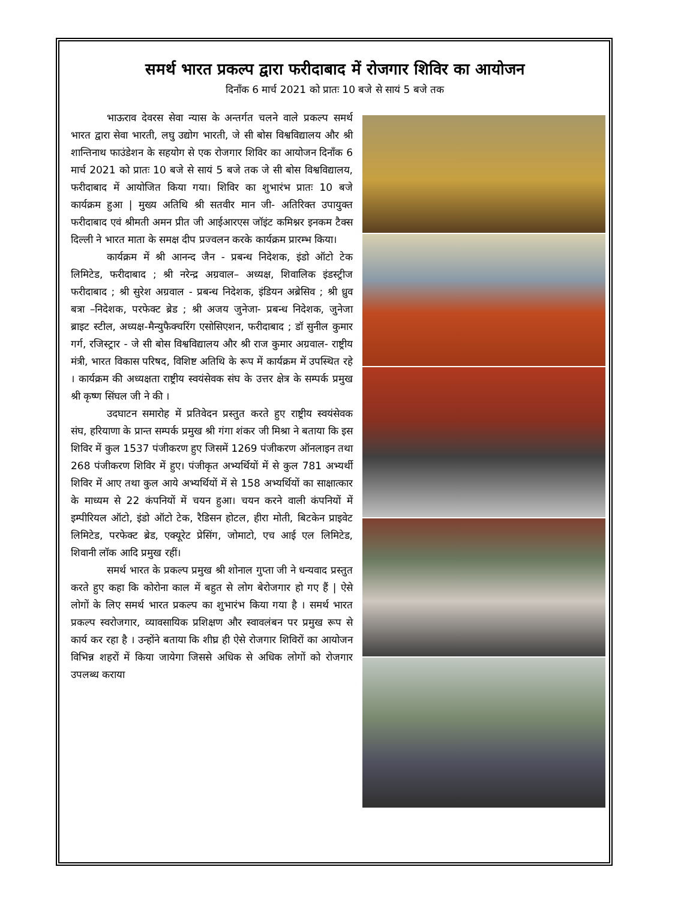समर्थ भारत प्रकल्प द्वारा फरीदाबाद में रोजगार शिविर का आयोजन
दिनाँक 6 मार्च 2021 को प्रातः 10 बजे से सायं 5 बजे तक
भाऊराव देवरस सेवा न्यास के अन्तर्गत चलने वाले प्रकल्प समर्थ भारत द्वारा सेवा भारती, लघु उद्योग भारती, जे सी बोस विश्वविद्यालय और श्री शान्तिनाथ फाउंडेशन के सहयोग से एक रोजगार शिविर का आयोजन दिनाँक 6 मार्च 2021 को प्रातः 10 बजे से सायं 5 बजे तक जे सी बोस विश्वविद्यालय, फरीदाबाद में आयोजित किया गया। शिविर का शुभारंभ प्रातः 10 बजे कार्यक्रम हुआ | मुख्य अतिथि श्री सतवीर मान जी- अतिरिक्त उपायुक्त फरीदाबाद एवं श्रीमती अमन प्रीत जी आईआरएस जॉइंट कमिश्नर इनकम टैक्स दिल्ली ने भारत माता के समक्ष दीप प्रज्वलन करके कार्यक्रम प्रारम्भ किया।
कार्यक्रम में श्री आनन्द जैन - प्रबन्ध निदेशक, इंडो ऑटो टेक लिमिटेड, फरीदाबाद ; श्री नरेन्द्र अग्रवाल– अध्यक्ष, शिवालिक इंडस्ट्रीज फरीदाबाद ; श्री सुरेश अग्रवाल - प्रबन्ध निदेशक, इंडियन अब्रेसिव ; श्री ध्रुव बत्रा –निदेशक, परफेक्ट ब्रेड ; श्री अजय जुनेजा- प्रबन्ध निदेशक, जुनेजा ब्राइट स्टील, अध्यक्ष-मैन्युफैक्चरिंग एसोसिएशन, फरीदाबाद ; डॉ सुनील कुमार गर्ग, रजिस्ट्रार - जे सी बोस विश्वविद्यालय और श्री राज कुमार अग्रवाल- राष्ट्रीय मंत्री, भारत विकास परिषद, विशिष्ट अतिथि के रूप में कार्यक्रम में उपस्थित रहे । कार्यक्रम की अध्यक्षता राष्ट्रीय स्वयंसेवक संघ के उत्तर क्षेत्र के सम्पर्क प्रमुख श्री कृष्ण सिंघल जी ने की ।
उदघाटन समारोह में प्रतिवेदन प्रस्तुत करते हुए राष्ट्रीय स्वयंसेवक संघ, हरियाणा के प्रान्त सम्पर्क प्रमुख श्री गंगा शंकर जी मिश्रा ने बताया कि इस शिविर में कुल 1537 पंजीकरण हुए जिसमें 1269 पंजीकरण ऑनलाइन तथा 268 पंजीकरण शिविर में हुए। पंजीकृत अभ्यर्थियों में से कुल 781 अभ्यर्थी शिविर में आए तथा कुल आये अभ्यर्थियों में से 158 अभ्यर्थियों का साक्षात्कार के माध्यम से 22 कंपनियों में चयन हुआ। चयन करने वाली कंपनियों में इम्पीरियल ऑटो, इंडो ऑटो टेक, रैडिसन होटल, हीरा मोती, बिटकेन प्राइवेट लिमिटेड, परफेक्ट ब्रेड, एक्यूरेट प्रेसिंग, जोमाटो, एच आई एल लिमिटेड, शिवानी लॉक आदि प्रमुख रहीं।
समर्थ भारत के प्रकल्प प्रमुख श्री शोनाल गुप्ता जी ने धन्यवाद प्रस्तुत करते हुए कहा कि कोरोना काल में बहुत से लोग बेरोजगार हो गए हैं | ऐसे लोगों के लिए समर्थ भारत प्रकल्प का शुभारंभ किया गया है । समर्थ भारत प्रकल्प स्वरोजगार, व्यावसायिक प्रशिक्षण और स्वावलंबन पर प्रमुख रूप से कार्य कर रहा है । उन्होंने बताया कि शीघ्र ही ऐसे रोजगार शिविरों का आयोजन विभिन्न शहरों में किया जायेगा जिससे अधिक से अधिक लोगों को रोजगार उपलब्ध कराया